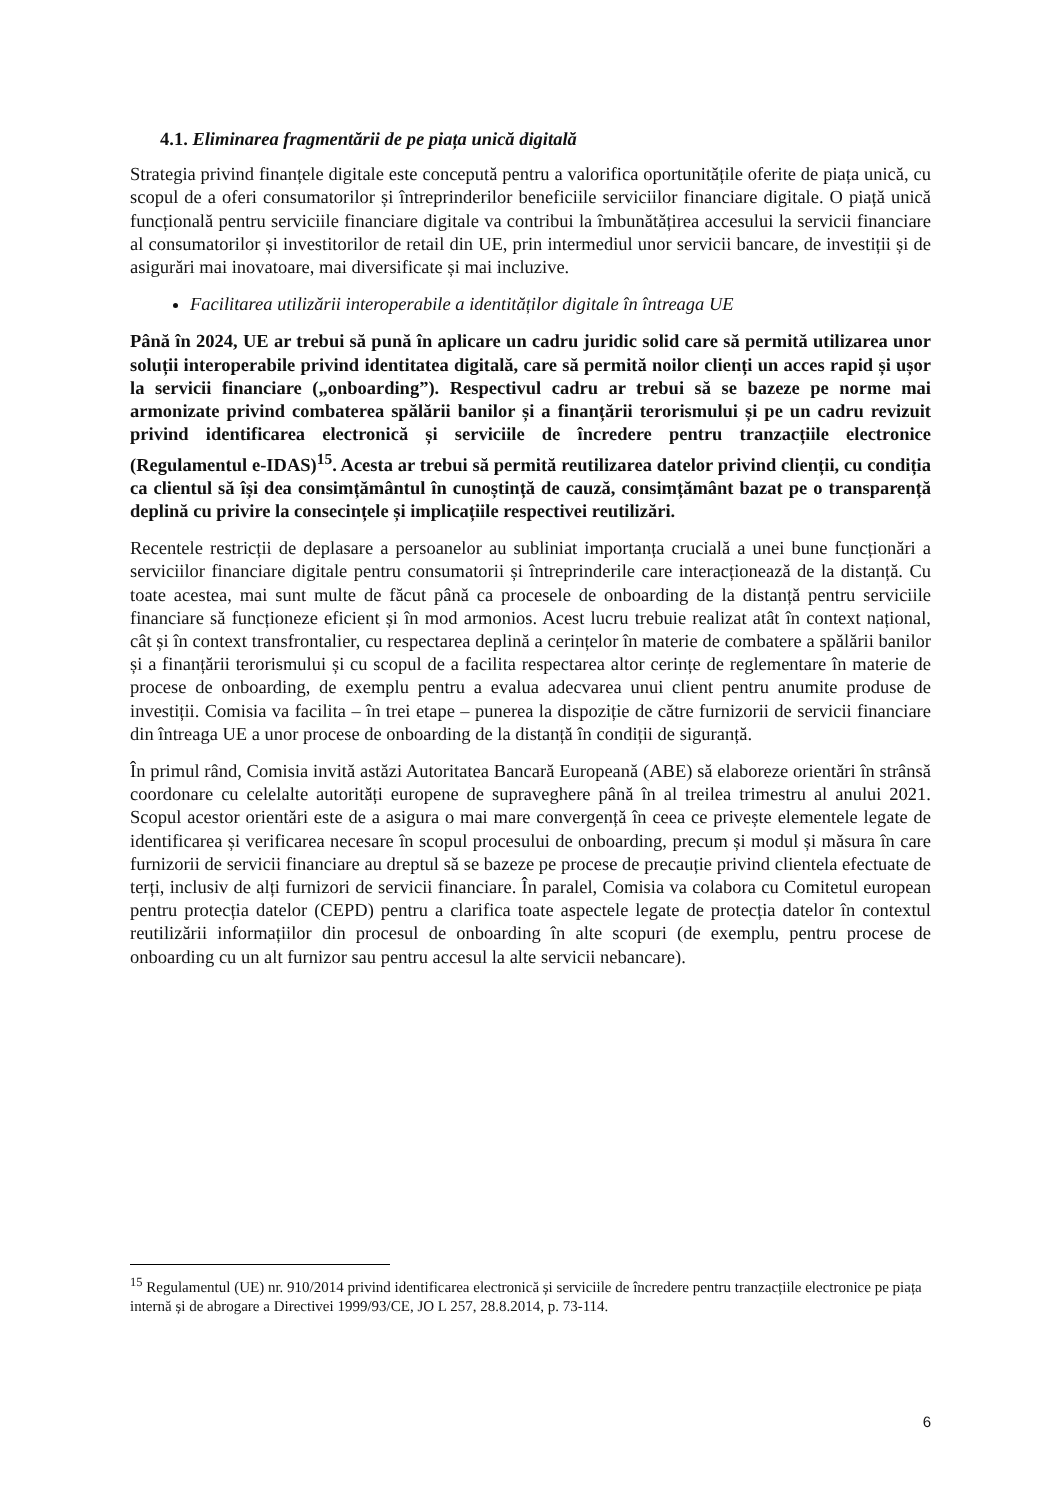4.1. Eliminarea fragmentării de pe piața unică digitală
Strategia privind finanțele digitale este concepută pentru a valorifica oportunitățile oferite de piața unică, cu scopul de a oferi consumatorilor și întreprinderilor beneficiile serviciilor financiare digitale. O piață unică funcțională pentru serviciile financiare digitale va contribui la îmbunătățirea accesului la servicii financiare al consumatorilor și investitorilor de retail din UE, prin intermediul unor servicii bancare, de investiții și de asigurări mai inovatoare, mai diversificate și mai incluzive.
Facilitarea utilizării interoperabile a identităților digitale în întreaga UE
Până în 2024, UE ar trebui să pună în aplicare un cadru juridic solid care să permită utilizarea unor soluții interoperabile privind identitatea digitală, care să permită noilor clienți un acces rapid și ușor la servicii financiare („onboarding”). Respectivul cadru ar trebui să se bazeze pe norme mai armonizate privind combaterea spălării banilor și a finanțării terorismului și pe un cadru revizuit privind identificarea electronică și serviciile de încredere pentru tranzacțiile electronice (Regulamentul e-IDAS)<sup>15</sup>. Acesta ar trebui să permită reutilizarea datelor privind clienții, cu condiția ca clientul să își dea consimțământul în cunoștință de cauză, consimțământ bazat pe o transparență deplină cu privire la consecințele și implicațiile respectivei reutilizări.
Recentele restricții de deplasare a persoanelor au subliniat importanța crucială a unei bune funcționări a serviciilor financiare digitale pentru consumatorii și întreprinderile care interacționează de la distanță. Cu toate acestea, mai sunt multe de făcut până ca procesele de onboarding de la distanță pentru serviciile financiare să funcționeze eficient și în mod armonios. Acest lucru trebuie realizat atât în context național, cât și în context transfrontalier, cu respectarea deplină a cerințelor în materie de combatere a spălării banilor și a finanțării terorismului și cu scopul de a facilita respectarea altor cerințe de reglementare în materie de procese de onboarding, de exemplu pentru a evalua adecvarea unui client pentru anumite produse de investiții. Comisia va facilita – în trei etape – punerea la dispoziție de către furnizorii de servicii financiare din întreaga UE a unor procese de onboarding de la distanță în condiții de siguranță.
În primul rând, Comisia invită astăzi Autoritatea Bancară Europeană (ABE) să elaboreze orientări în strânsă coordonare cu celelalte autorități europene de supraveghere până în al treilea trimestru al anului 2021. Scopul acestor orientări este de a asigura o mai mare convergență în ceea ce privește elementele legate de identificarea și verificarea necesare în scopul procesului de onboarding, precum și modul și măsura în care furnizorii de servicii financiare au dreptul să se bazeze pe procese de precauție privind clientela efectuate de terți, inclusiv de alți furnizori de servicii financiare. În paralel, Comisia va colabora cu Comitetul european pentru protecția datelor (CEPD) pentru a clarifica toate aspectele legate de protecția datelor în contextul reutilizării informațiilor din procesul de onboarding în alte scopuri (de exemplu, pentru procese de onboarding cu un alt furnizor sau pentru accesul la alte servicii nebancare).
<sup>15</sup> Regulamentul (UE) nr. 910/2014 privind identificarea electronică și serviciile de încredere pentru tranzacțiile electronice pe piața internă și de abrogare a Directivei 1999/93/CE, JO L 257, 28.8.2014, p. 73-114.
6